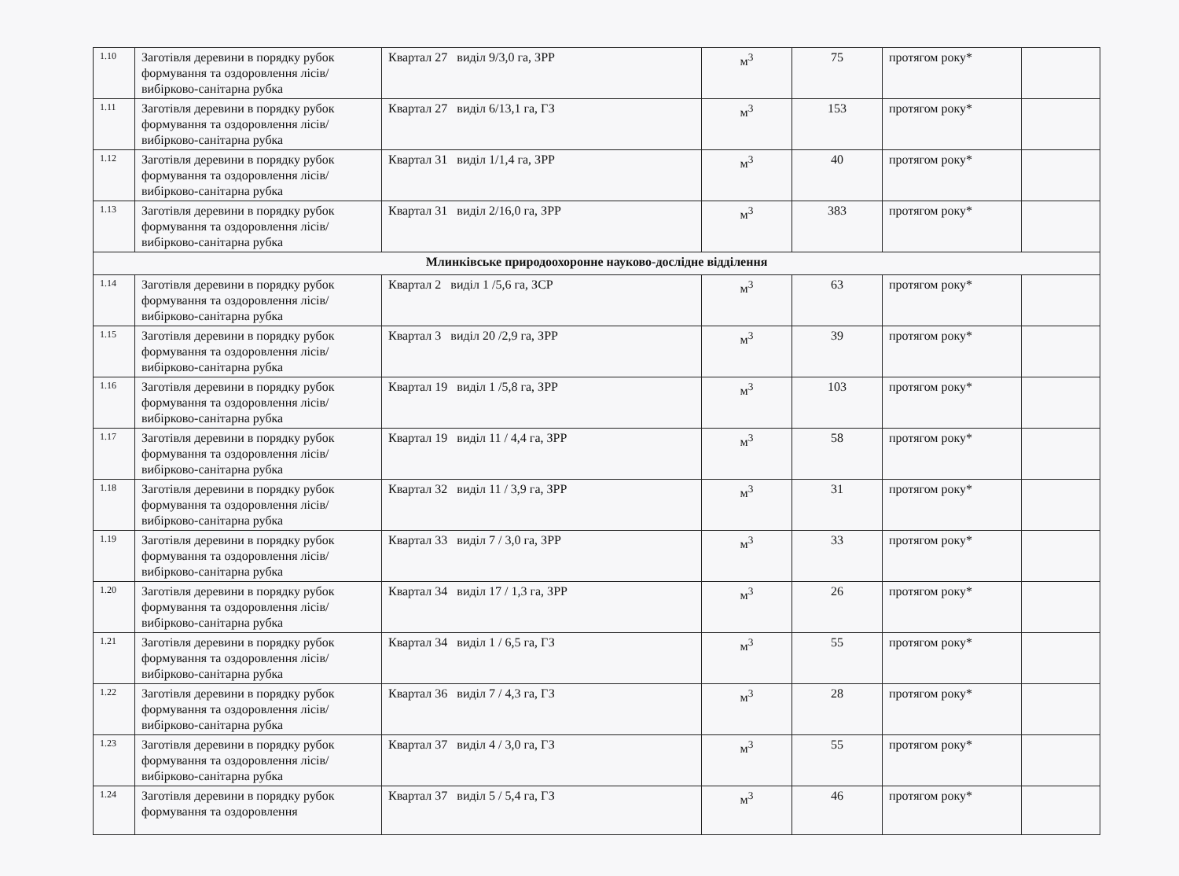| 1.10 | Заготівля деревини в порядку рубок формування та оздоровлення лісів/вибірково-санітарна рубка | Квартал 27 виділ 9/3,0 га, ЗРР | м<sup>3</sup> | 75 | протягом року* | |
| 1.11 | Заготівля деревини в порядку рубок формування та оздоровлення лісів/вибірково-санітарна рубка | Квартал 27 виділ 6/13,1 га, ГЗ | м<sup>3</sup> | 153 | протягом року* | |
| 1.12 | Заготівля деревини в порядку рубок формування та оздоровлення лісів/вибірково-санітарна рубка | Квартал 31 виділ 1/1,4 га, ЗРР | м<sup>3</sup> | 40 | протягом року* | |
| 1.13 | Заготівля деревини в порядку рубок формування та оздоровлення лісів/вибірково-санітарна рубка | Квартал 31 виділ 2/16,0 га, ЗРР | м<sup>3</sup> | 383 | протягом року* | |
| Млинківське природоохоронне науково-дослідне відділення | | | | | | |
| 1.14 | Заготівля деревини в порядку рубок формування та оздоровлення лісів/вибірково-санітарна рубка | Квартал 2 виділ 1 /5,6 га, ЗСР | м<sup>3</sup> | 63 | протягом року* | |
| 1.15 | Заготівля деревини в порядку рубок формування та оздоровлення лісів/вибірково-санітарна рубка | Квартал 3 виділ 20 /2,9 га, ЗРР | м<sup>3</sup> | 39 | протягом року* | |
| 1.16 | Заготівля деревини в порядку рубок формування та оздоровлення лісів/вибірково-санітарна рубка | Квартал 19 виділ 1 /5,8 га, ЗРР | м<sup>3</sup> | 103 | протягом року* | |
| 1.17 | Заготівля деревини в порядку рубок формування та оздоровлення лісів/вибірково-санітарна рубка | Квартал 19 виділ 11 / 4,4 га, ЗРР | м<sup>3</sup> | 58 | протягом року* | |
| 1.18 | Заготівля деревини в порядку рубок формування та оздоровлення лісів/вибірково-санітарна рубка | Квартал 32 виділ 11 / 3,9 га, ЗРР | м<sup>3</sup> | 31 | протягом року* | |
| 1.19 | Заготівля деревини в порядку рубок формування та оздоровлення лісів/вибірково-санітарна рубка | Квартал 33 виділ 7 / 3,0 га, ЗРР | м<sup>3</sup> | 33 | протягом року* | |
| 1.20 | Заготівля деревини в порядку рубок формування та оздоровлення лісів/вибірково-санітарна рубка | Квартал 34 виділ 17 / 1,3 га, ЗРР | м<sup>3</sup> | 26 | протягом року* | |
| 1.21 | Заготівля деревини в порядку рубок формування та оздоровлення лісів/вибірково-санітарна рубка | Квартал 34 виділ 1 / 6,5 га, ГЗ | м<sup>3</sup> | 55 | протягом року* | |
| 1.22 | Заготівля деревини в порядку рубок формування та оздоровлення лісів/вибірково-санітарна рубка | Квартал 36 виділ 7 / 4,3 га, ГЗ | м<sup>3</sup> | 28 | протягом року* | |
| 1.23 | Заготівля деревини в порядку рубок формування та оздоровлення лісів/вибірково-санітарна рубка | Квартал 37 виділ 4 / 3,0 га, ГЗ | м<sup>3</sup> | 55 | протягом року* | |
| 1.24 | Заготівля деревини в порядку рубок формування та оздоровлення | Квартал 37 виділ 5 / 5,4 га, ГЗ | м<sup>3</sup> | 46 | протягом року* | |